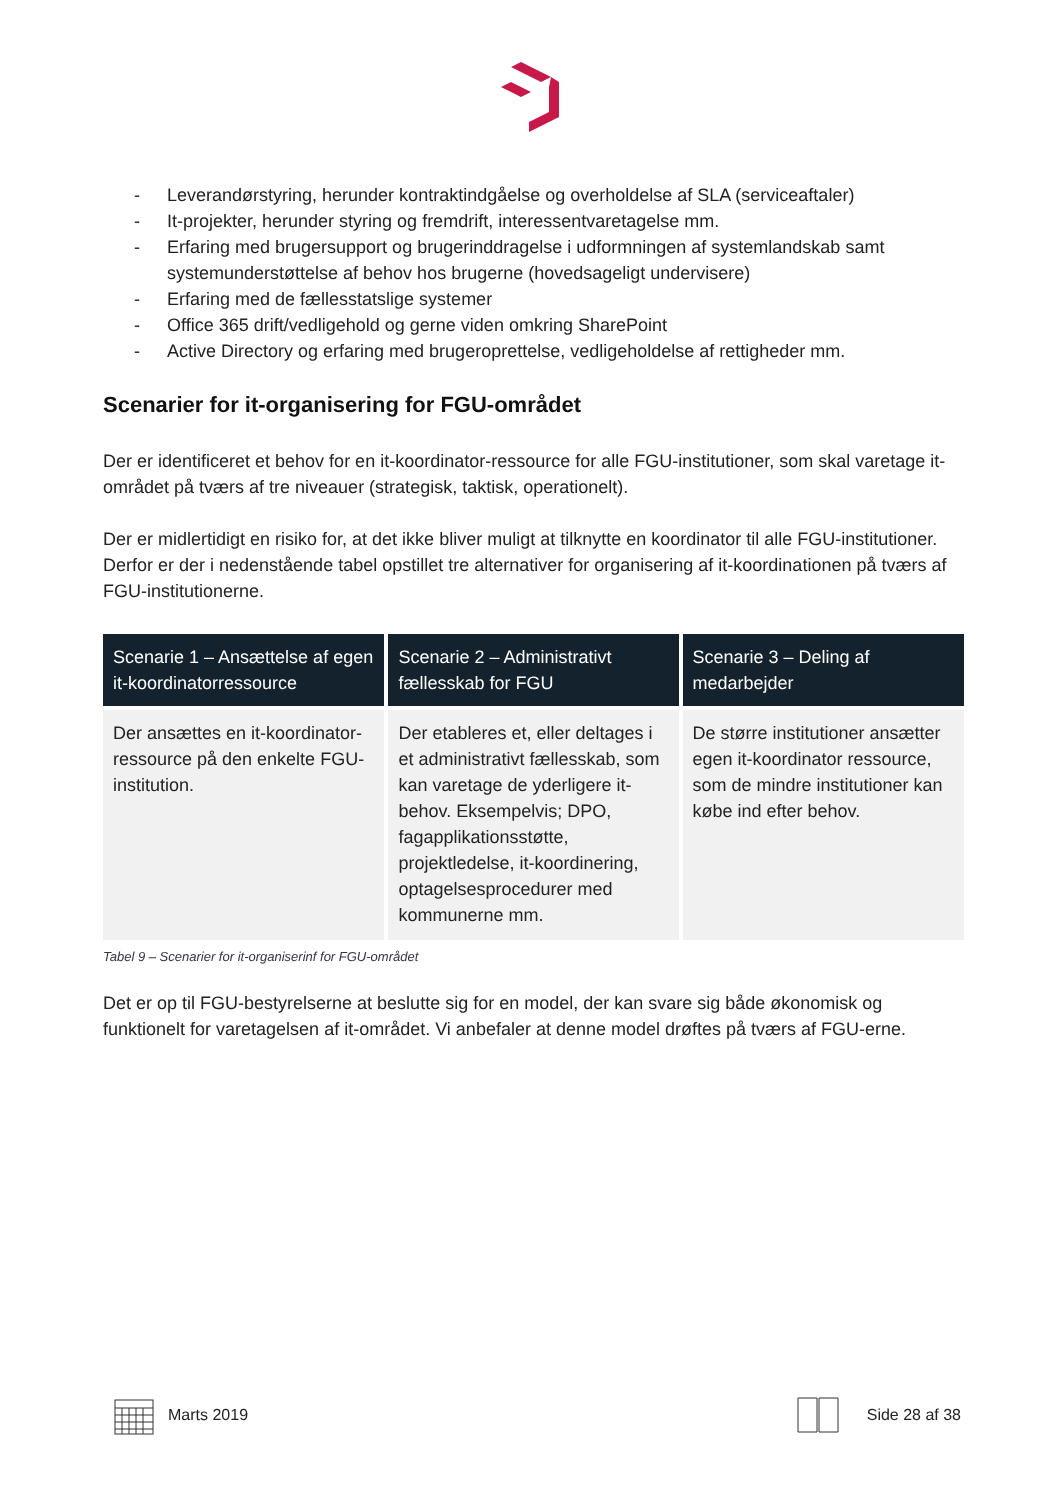- Leverandørstyring, herunder kontraktindgåelse og overholdelse af SLA (serviceaftaler)
- It-projekter, herunder styring og fremdrift, interessentvaretagelse mm.
- Erfaring med brugersupport og brugerinddragelse i udformningen af systemlandskab samt systemunderstøttelse af behov hos brugerne (hovedsageligt undervisere)
- Erfaring med de fællesstatslige systemer
- Office 365 drift/vedligehold og gerne viden omkring SharePoint
- Active Directory og erfaring med brugeroprettelse, vedligeholdelse af rettigheder mm.
Scenarier for it-organisering for FGU-området
Der er identificeret et behov for en it-koordinator-ressource for alle FGU-institutioner, som skal varetage it-området på tværs af tre niveauer (strategisk, taktisk, operationelt).
Der er midlertidigt en risiko for, at det ikke bliver muligt at tilknytte en koordinator til alle FGU-institutioner. Derfor er der i nedenstående tabel opstillet tre alternativer for organisering af it-koordinationen på tværs af FGU-institutionerne.
| Scenarie 1 – Ansættelse af egen it-koordinatorressource | Scenarie 2 – Administrativt fællesskab for FGU | Scenarie 3 – Deling af medarbejder |
| --- | --- | --- |
| Der ansættes en it-koordinator-ressource på den enkelte FGU-institution. | Der etableres et, eller deltages i et administrativt fællesskab, som kan varetage de yderligere it-behov. Eksempelvis; DPO, fagapplikationsstøtte, projektledelse, it-koordinering, optagelsesprocedurer med kommunerne mm. | De større institutioner ansætter egen it-koordinator ressource, som de mindre institutioner kan købe ind efter behov. |
Tabel 9 – Scenarier for it-organiserinf for FGU-området
Det er op til FGU-bestyrelserne at beslutte sig for en model, der kan svare sig både økonomisk og funktionelt for varetagelsen af it-området. Vi anbefaler at denne model drøftes på tværs af FGU-erne.
Marts 2019 Side 28 af 38